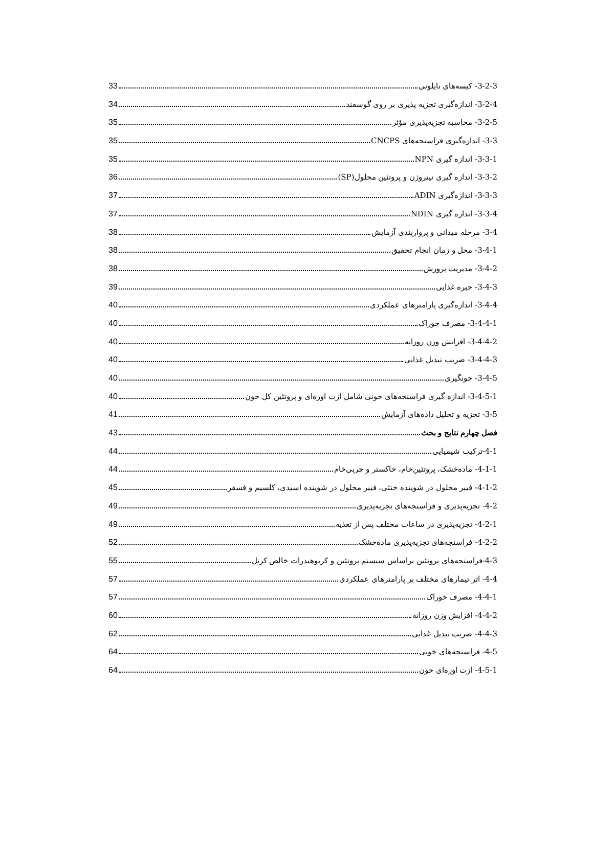3-2-3- کیسه‌های نایلونی 33
3-2-4- اندازه‌گیری تجزیه پذیری بر روی گوسفند 34
3-2-5- محاسبه تجزیه‌پذیری مؤثر 35
3-3- اندازه‌گیری فراسنجه‌های CNCPS 35
3-3-1- اندازه گیری NPN 35
3-3-2- اندازه گیری نیتروژن و پروتئین محلول(SP) 36
3-3-3- اندازه‌گیری ADIN 37
3-3-4- اندازه گیری NDIN 37
3-4- مرحله میدانی و پرواربندی آزمایش 38
3-4-1- محل و زمان انجام تحقیق 38
3-4-2- مدیریت پرورش 38
3-4-3- جیره غذایی 39
3-4-4- اندازه‌گیری پارامترهای عملکردی 40
3-4-4-1- مصرف خوراک 40
3-4-4-2- افزایش وزن روزانه 40
3-4-4-3- ضریب تبدیل غذایی 40
3-4-5- خونگیری 40
3-4-5-1- اندازه گیری فراسنجه‌های خونی شامل ازت اوره‌ای و پروتئین کل خون 40
3-5- تجزیه و تحلیل داده‌های آزمایش 41
فصل چهارم نتایج و بحث 43
4-1-ترکیب شیمیایی 44
4-1-1- ماده‌خشک، پروتئین‌خام، خاکستر و چربی‌خام 44
4-1-2- فیبر محلول در شوینده خنثی، فیبر محلول در شوینده اسیدی، کلسیم و فسفر 45
4-2- تجزیه‌پذیری و فراسنجه‌های تجزیه‌پذیری 49
4-2-1- تجزیه‌پذیری در ساعات مختلف پس از تغذیه 49
4-2-2- فراسنجه‌های تجزیه‌پذیری ماده‌خشک 52
4-3-فراسنجه‌های پروتئین براساس سیستم پروتئین و کربوهیدرات خالص کرنل 55
4-4- اثر تیمارهای مختلف بر پارامترهای عملکردی 57
4-4-1- مصرف خوراک 57
4-4-2- افزایش وزن روزانه 60
4-4-3- ضریب تبدیل غذایی 62
4-5- فراسنجه‌های خونی 64
4-5-1- ازت اوره‌ای خون 64